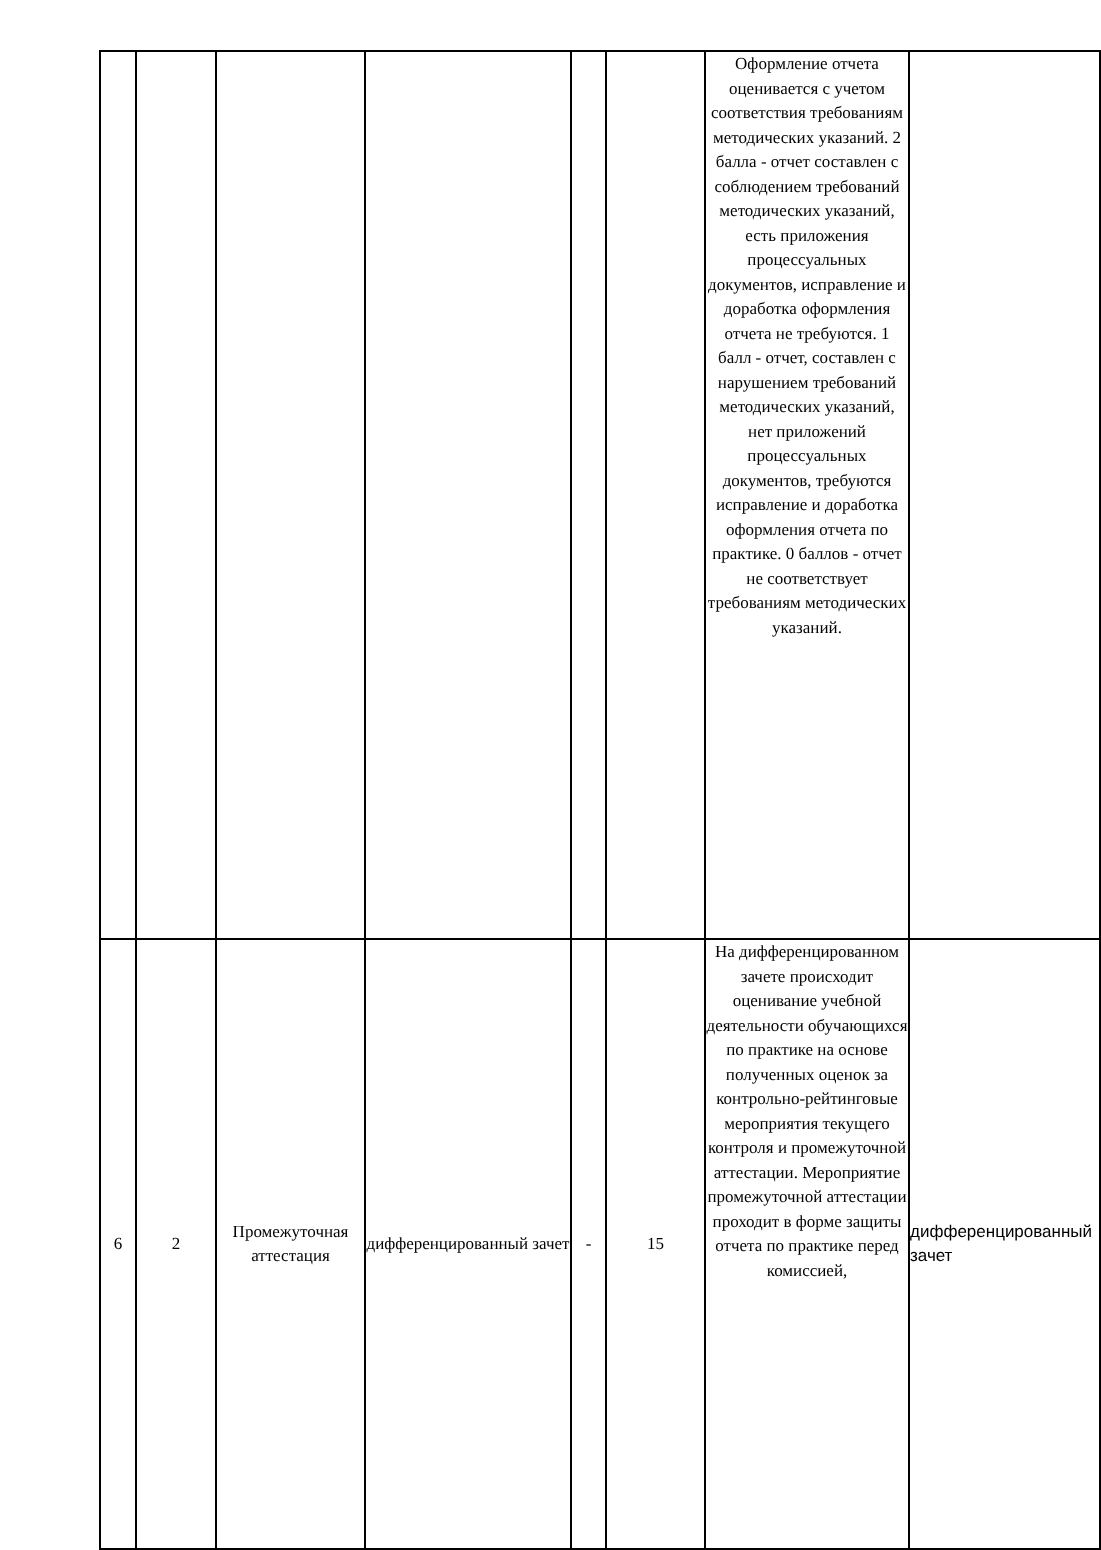| | | | | | | Оформление отчета оценивается с учетом соответствия требованиям методических указаний. 2 балла - отчет составлен с соблюдением требований методических указаний, есть приложения процессуальных документов, исправление и доработка оформления отчета не требуются. 1 балл - отчет, составлен с нарушением требований методических указаний, нет приложений процессуальных документов, требуются исправление и доработка оформления отчета по практике. 0 баллов - отчет не соответствует требованиям методических указаний. | |
| 6 | 2 | Промежуточная аттестация | дифференцированный зачет | - | 15 | На дифференцированном зачете происходит оценивание учебной деятельности обучающихся по практике на основе полученных оценок за контрольно-рейтинговые мероприятия текущего контроля и промежуточной аттестации. Мероприятие промежуточной аттестации проходит в форме защиты отчета по практике перед комиссией, | дифференцированный зачет |